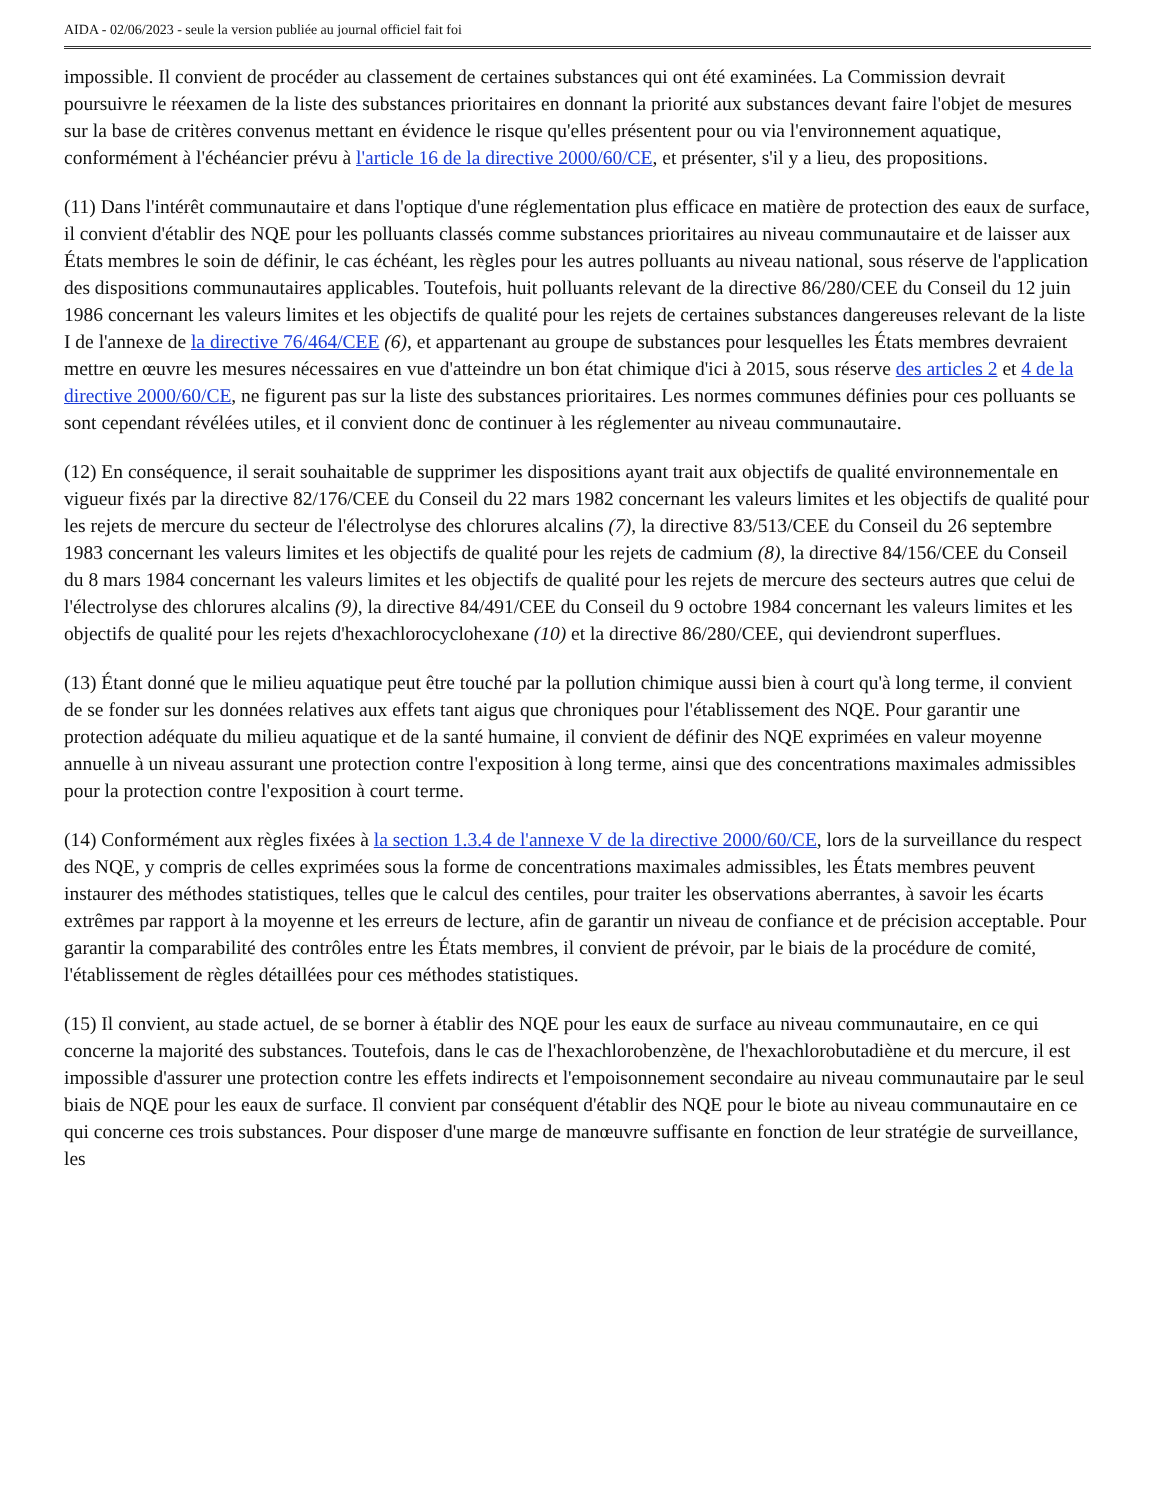AIDA - 02/06/2023 - seule la version publiée au journal officiel fait foi
impossible. Il convient de procéder au classement de certaines substances qui ont été examinées. La Commission devrait poursuivre le réexamen de la liste des substances prioritaires en donnant la priorité aux substances devant faire l'objet de mesures sur la base de critères convenus mettant en évidence le risque qu'elles présentent pour ou via l'environnement aquatique, conformément à l'échéancier prévu à l'article 16 de la directive 2000/60/CE, et présenter, s'il y a lieu, des propositions.
(11) Dans l'intérêt communautaire et dans l'optique d'une réglementation plus efficace en matière de protection des eaux de surface, il convient d'établir des NQE pour les polluants classés comme substances prioritaires au niveau communautaire et de laisser aux États membres le soin de définir, le cas échéant, les règles pour les autres polluants au niveau national, sous réserve de l'application des dispositions communautaires applicables. Toutefois, huit polluants relevant de la directive 86/280/CEE du Conseil du 12 juin 1986 concernant les valeurs limites et les objectifs de qualité pour les rejets de certaines substances dangereuses relevant de la liste I de l'annexe de la directive 76/464/CEE (6), et appartenant au groupe de substances pour lesquelles les États membres devraient mettre en œuvre les mesures nécessaires en vue d'atteindre un bon état chimique d'ici à 2015, sous réserve des articles 2 et 4 de la directive 2000/60/CE, ne figurent pas sur la liste des substances prioritaires. Les normes communes définies pour ces polluants se sont cependant révélées utiles, et il convient donc de continuer à les réglementer au niveau communautaire.
(12) En conséquence, il serait souhaitable de supprimer les dispositions ayant trait aux objectifs de qualité environnementale en vigueur fixés par la directive 82/176/CEE du Conseil du 22 mars 1982 concernant les valeurs limites et les objectifs de qualité pour les rejets de mercure du secteur de l'électrolyse des chlorures alcalins (7), la directive 83/513/CEE du Conseil du 26 septembre 1983 concernant les valeurs limites et les objectifs de qualité pour les rejets de cadmium (8), la directive 84/156/CEE du Conseil du 8 mars 1984 concernant les valeurs limites et les objectifs de qualité pour les rejets de mercure des secteurs autres que celui de l'électrolyse des chlorures alcalins (9), la directive 84/491/CEE du Conseil du 9 octobre 1984 concernant les valeurs limites et les objectifs de qualité pour les rejets d'hexachlorocyclohexane (10) et la directive 86/280/CEE, qui deviendront superflues.
(13) Étant donné que le milieu aquatique peut être touché par la pollution chimique aussi bien à court qu'à long terme, il convient de se fonder sur les données relatives aux effets tant aigus que chroniques pour l'établissement des NQE. Pour garantir une protection adéquate du milieu aquatique et de la santé humaine, il convient de définir des NQE exprimées en valeur moyenne annuelle à un niveau assurant une protection contre l'exposition à long terme, ainsi que des concentrations maximales admissibles pour la protection contre l'exposition à court terme.
(14) Conformément aux règles fixées à la section 1.3.4 de l'annexe V de la directive 2000/60/CE, lors de la surveillance du respect des NQE, y compris de celles exprimées sous la forme de concentrations maximales admissibles, les États membres peuvent instaurer des méthodes statistiques, telles que le calcul des centiles, pour traiter les observations aberrantes, à savoir les écarts extrêmes par rapport à la moyenne et les erreurs de lecture, afin de garantir un niveau de confiance et de précision acceptable. Pour garantir la comparabilité des contrôles entre les États membres, il convient de prévoir, par le biais de la procédure de comité, l'établissement de règles détaillées pour ces méthodes statistiques.
(15) Il convient, au stade actuel, de se borner à établir des NQE pour les eaux de surface au niveau communautaire, en ce qui concerne la majorité des substances. Toutefois, dans le cas de l'hexachlorobenzène, de l'hexachlorobutadiène et du mercure, il est impossible d'assurer une protection contre les effets indirects et l'empoisonnement secondaire au niveau communautaire par le seul biais de NQE pour les eaux de surface. Il convient par conséquent d'établir des NQE pour le biote au niveau communautaire en ce qui concerne ces trois substances. Pour disposer d'une marge de manœuvre suffisante en fonction de leur stratégie de surveillance, les